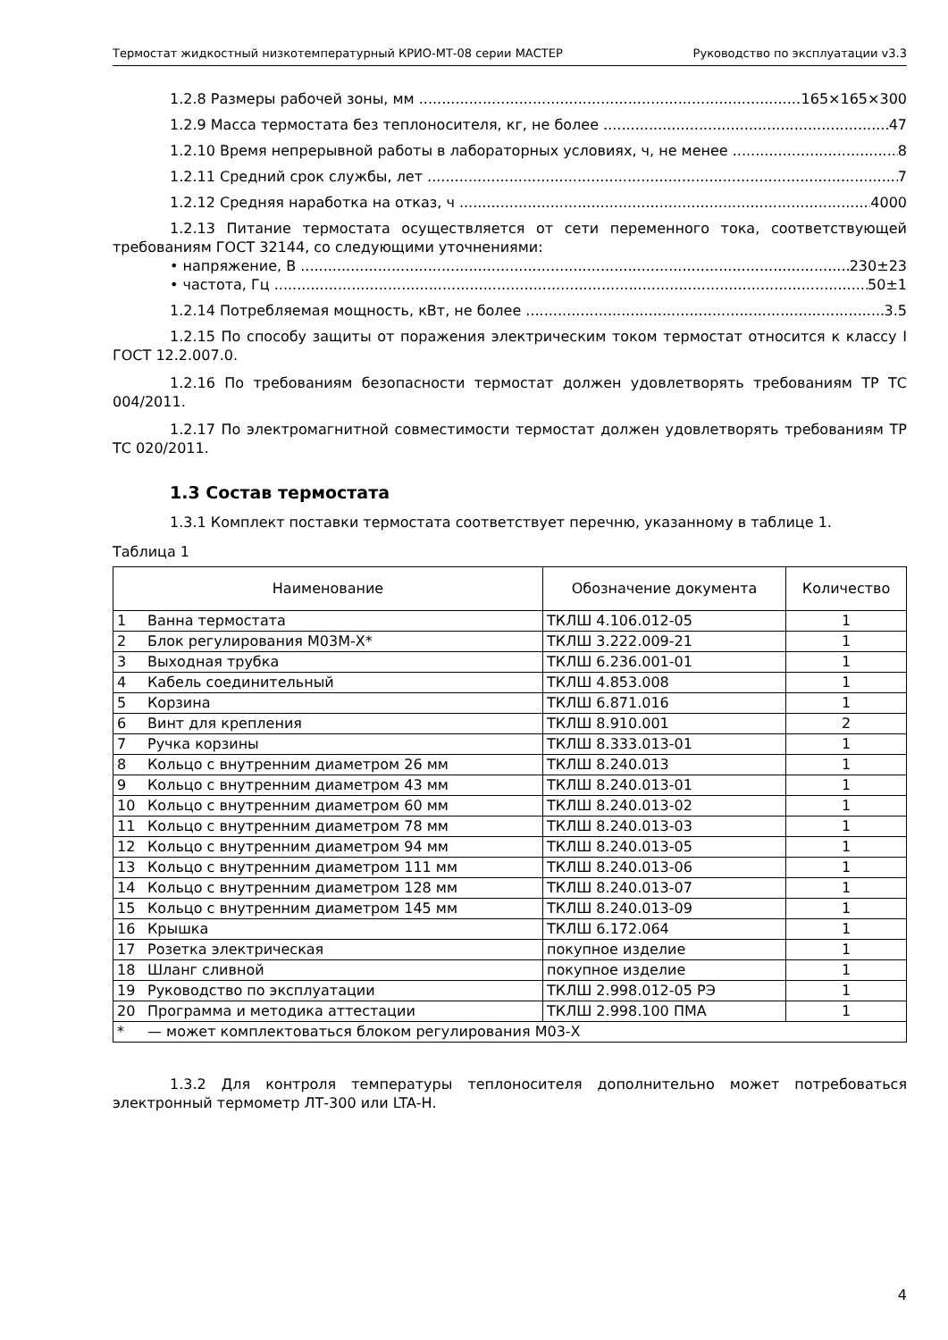Термостат жидкостный низкотемпературный КРИО-МТ-08 серии МАСТЕР Руководство по эксплуатации v3.3
1.2.8 Размеры рабочей зоны, мм 165×165×300
1.2.9 Масса термостата без теплоносителя, кг, не более 47
1.2.10 Время непрерывной работы в лабораторных условиях, ч, не менее 8
1.2.11 Средний срок службы, лет 7
1.2.12 Средняя наработка на отказ, ч 4000
1.2.13 Питание термостата осуществляется от сети переменного тока, соответствующей требованиям ГОСТ 32144, со следующими уточнениями:
• напряжение, В 230±23
• частота, Гц 50±1
1.2.14 Потребляемая мощность, кВт, не более 3.5
1.2.15 По способу защиты от поражения электрическим током термостат относится к классу I ГОСТ 12.2.007.0.
1.2.16 По требованиям безопасности термостат должен удовлетворять требованиям ТР ТС 004/2011.
1.2.17 По электромагнитной совместимости термостат должен удовлетворять требованиям ТР ТС 020/2011.
1.3 Состав термостата
1.3.1 Комплект поставки термостата соответствует перечню, указанному в таблице 1.
Таблица 1
| Наименование | | Обозначение документа | Количество |
| --- | --- | --- | --- |
| 1 | Ванна термостата | ТКЛШ 4.106.012-05 | 1 |
| 2 | Блок регулирования М03М-Х* | ТКЛШ 3.222.009-21 | 1 |
| 3 | Выходная трубка | ТКЛШ 6.236.001-01 | 1 |
| 4 | Кабель соединительный | ТКЛШ 4.853.008 | 1 |
| 5 | Корзина | ТКЛШ 6.871.016 | 1 |
| 6 | Винт для крепления | ТКЛШ 8.910.001 | 2 |
| 7 | Ручка корзины | ТКЛШ 8.333.013-01 | 1 |
| 8 | Кольцо с внутренним диаметром 26 мм | ТКЛШ 8.240.013 | 1 |
| 9 | Кольцо с внутренним диаметром 43 мм | ТКЛШ 8.240.013-01 | 1 |
| 10 | Кольцо с внутренним диаметром 60 мм | ТКЛШ 8.240.013-02 | 1 |
| 11 | Кольцо с внутренним диаметром 78 мм | ТКЛШ 8.240.013-03 | 1 |
| 12 | Кольцо с внутренним диаметром 94 мм | ТКЛШ 8.240.013-05 | 1 |
| 13 | Кольцо с внутренним диаметром 111 мм | ТКЛШ 8.240.013-06 | 1 |
| 14 | Кольцо с внутренним диаметром 128 мм | ТКЛШ 8.240.013-07 | 1 |
| 15 | Кольцо с внутренним диаметром 145 мм | ТКЛШ 8.240.013-09 | 1 |
| 16 | Крышка | ТКЛШ 6.172.064 | 1 |
| 17 | Розетка электрическая | покупное изделие | 1 |
| 18 | Шланг сливной | покупное изделие | 1 |
| 19 | Руководство по эксплуатации | ТКЛШ 2.998.012-05 РЭ | 1 |
| 20 | Программа и методика аттестации | ТКЛШ 2.998.100 ПМА | 1 |
| * | — может комплектоваться блоком регулирования М03-Х | | |
1.3.2 Для контроля температуры теплоносителя дополнительно может потребоваться электронный термометр ЛТ-300 или LTA-Н.
4